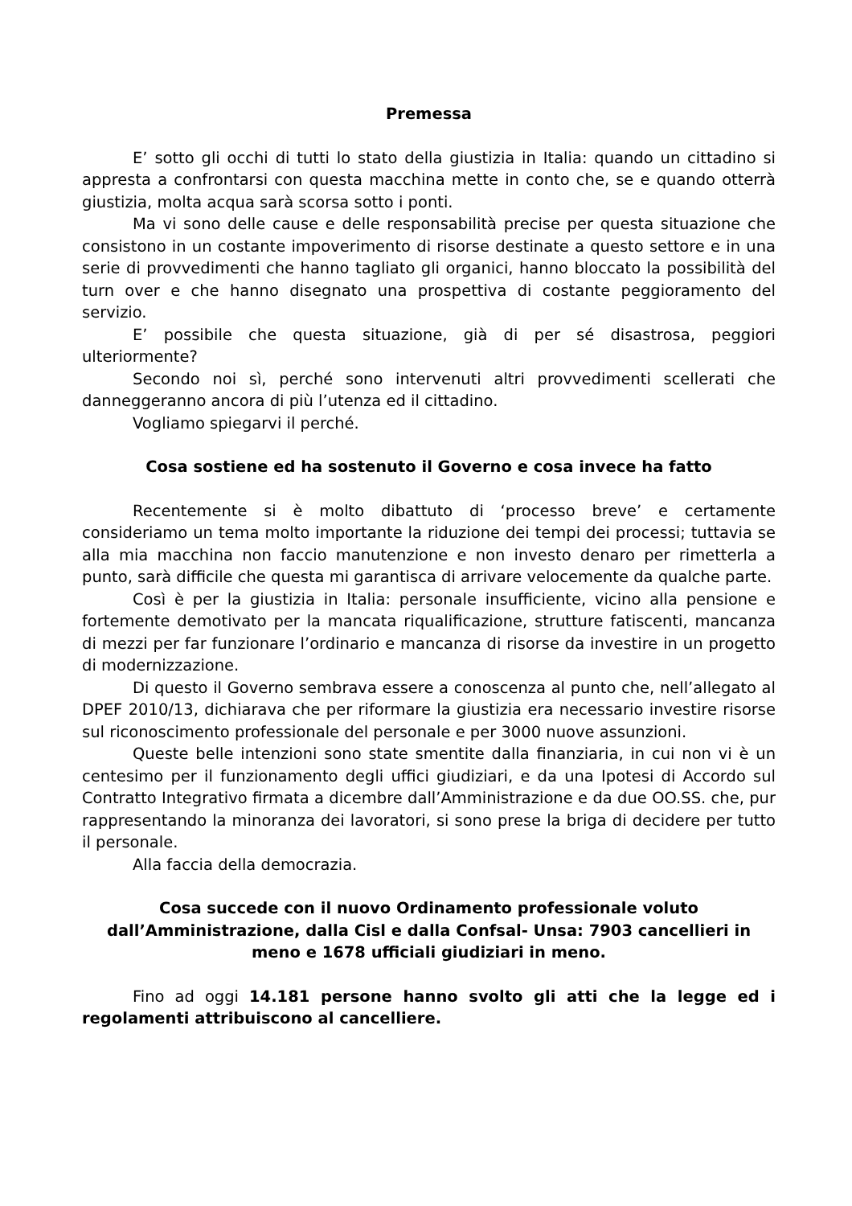Premessa
E’ sotto gli occhi di tutti lo stato della giustizia in Italia: quando un cittadino si appresta a confrontarsi con questa macchina mette in conto che, se e quando otterrà giustizia, molta acqua sarà scorsa sotto i ponti.
Ma vi sono delle cause e delle responsabilità precise per questa situazione che consistono in un costante impoverimento di risorse destinate a questo settore e in una serie di provvedimenti che hanno tagliato gli organici, hanno bloccato la possibilità del turn over e che hanno disegnato una prospettiva di costante peggioramento del servizio.
E’ possibile che questa situazione, già di per sé disastrosa, peggiori ulteriormente?
Secondo noi sì, perché sono intervenuti altri provvedimenti scellerati che danneggeranno ancora di più l’utenza ed il cittadino.
Vogliamo spiegarvi il perché.
Cosa sostiene ed ha sostenuto il Governo e cosa invece ha fatto
Recentemente si è molto dibattuto di ‘processo breve’ e certamente consideriamo un tema molto importante la riduzione dei tempi dei processi; tuttavia se alla mia macchina non faccio manutenzione e non investo denaro per rimetterla a punto, sarà difficile che questa mi garantisca di arrivare velocemente da qualche parte.
Così è per la giustizia in Italia: personale insufficiente, vicino alla pensione e fortemente demotivato per la mancata riqualificazione, strutture fatiscenti, mancanza di mezzi per far funzionare l’ordinario e mancanza di risorse da investire in un progetto di modernizzazione.
Di questo il Governo sembrava essere a conoscenza al punto che, nell’allegato al DPEF 2010/13, dichiarava che per riformare la giustizia era necessario investire risorse sul riconoscimento professionale del personale e per 3000 nuove assunzioni.
Queste belle intenzioni sono state smentite dalla finanziaria, in cui non vi è un centesimo per il funzionamento degli uffici giudiziari, e da una Ipotesi di Accordo sul Contratto Integrativo firmata a dicembre dall’Amministrazione e da due OO.SS. che, pur rappresentando la minoranza dei lavoratori, si sono prese la briga di decidere per tutto il personale.
Alla faccia della democrazia.
Cosa succede con il nuovo Ordinamento professionale voluto
dall’Amministrazione, dalla Cisl e dalla Confsal- Unsa: 7903 cancellieri in
meno e 1678 ufficiali giudiziari in meno.
Fino ad oggi 14.181 persone hanno svolto gli atti che la legge ed i regolamenti attribuiscono al cancelliere.